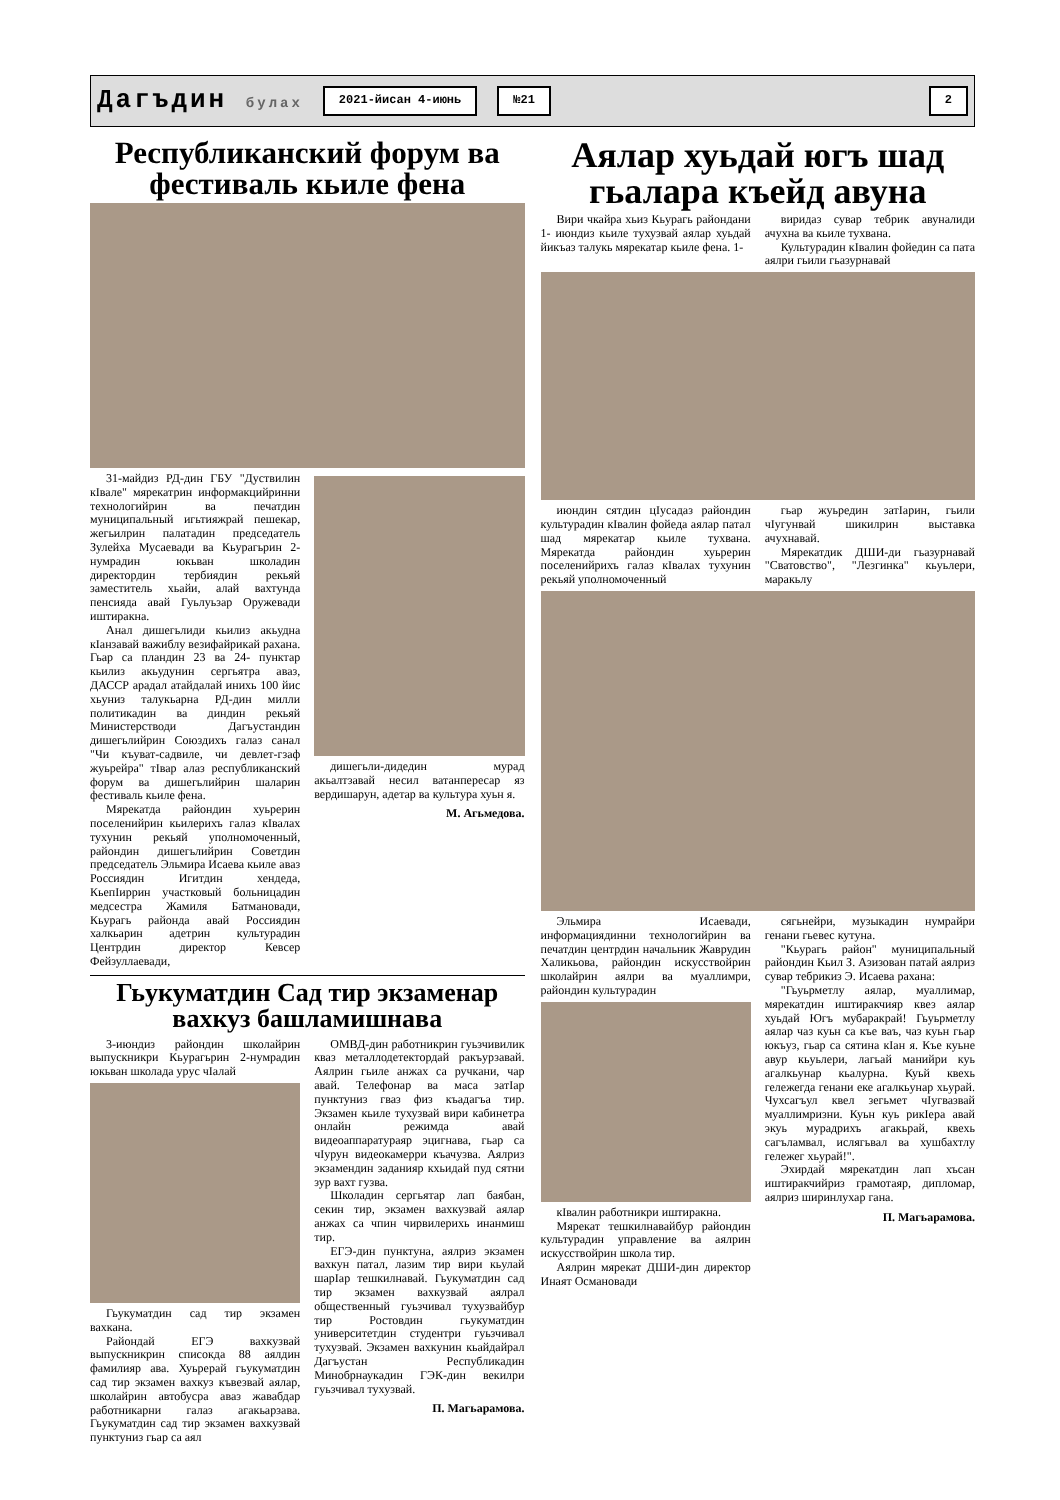Дагъдин булах 2021-йисан 4-июнь №21 2
Республиканский форум ва фестиваль кьиле фена
31-майдиз РД-дин ГБУ "Дуствилин кIвале" мярекатрин информакцийринни технологийрин ва печатдин муниципальный игьтияжрай пешекар, жегьилрин палатадин председатель Зулейха Мусаевади ва Кьурагьрин 2-нумрадин юкьван школадин директордин тербиядин рекьяй заместитель хьайи, алай вахтунда пенсияда авай Гуьлуьзар Оружевади иштиракна.
Анал дишегьлиди кьилиз акьудна кIанзавай важиблу везифайрикай рахана. Гьар са пландин 23 ва 24- пунктар кьилиз акьудунин сергьятра аваз, ДАССР арадал атайдалай инихь 100 йис хьуниз талукьарна РД-дин милли политикадин ва диндин рекьяй Министерстводи Дагъустандин дишегьлийрин Союздихъ галаз санал "Чи къуват-садвиле, чи девлет-гзаф жуьрейра" тIвар алаз республиканский форум ва дишегьлийрин шаларин фестиваль кьиле фена.
Мярекатда райондин хуьрерин поселенийрин кьилерихъ галаз кIвалах тухунин рекьяй уполномоченный, райондин дишегьлийрин Советдин председатель Эльмира Исаева кьиле аваз Россиядин Игитдин хендеда, КьепIиррин участковый больницадин медсестра Жамиля Батмановади, Кьурагь районда авай Россиядин халкьарин адетрин культурадин Центрдин директор Кевсер Фейзуллаевади,
дишегьли-дидедин мурад акьалтзавай несил ватанпересар яз вердишарун, адетар ва культура хуьн я.
М. Агьмедова.
Гьукуматдин Сад тир экзаменар вахкуз башламишнава
3-июндиз райондин школайрин выпускникри Кьурагьрин 2-нумрадин юкьван школада урус чIалай
Гьукуматдин сад тир экзамен вахкана.
Райондай ЕГЭ вахкузвай выпускникрин списокда 88 аялдин фамилияр ава. Хуьрерай гьукуматдин сад тир экзамен вахкуз къвезвай аялар, школайрин автобусра аваз жавабдар работникарни галаз агакьарзава. Гьукуматдин сад тир экзамен вахкузвай пунктуниз гьар са аял
ОМВД-дин работникрин гуьзчивилик кваз металлодетектордай ракъурзавай. Аялрин гьиле анжах са ручкани, чар авай. Телефонар ва маса затIар пунктуниз гваз физ къадагъа тир. Экзамен кьиле тухузвай вири кабинетра онлайн режимда авай видеоаппаратураяр эцигнава, гьар са чIурун видеокамерри къачузва. Аялриз экзамендин заданияр кхьидай пуд сятни зур вахт гузва.
Школадин сергьятар лап баябан, секин тир, экзамен вахкузвай аялар анжах са чпин чирвилерихь инанмиш тир.
ЕГЭ-дин пунктуна, аялриз экзамен вахкун патал, лазим тир вири кьулай шарIар тешкилнавай. Гьукуматдин сад тир экзамен вахкузвай аялрал общественный гуьзчивал тухузвайбур тир Ростовдин гьукуматдин университетдин студентри гуьзчивал тухузвай. Экзамен вахкунин кьайдайрал Дагъустан Республикадин Минобрнаукадин ГЭК-дин векилри гуьзчивал тухузвай.
П. Магьарамова.
Аялар хуьдай югъ шад гьалара къейд авуна
Вири чкайра хьиз Кьурагь райондани 1- июндиз кьиле тухузвай аялар хуьдай йикъаз талукь мярекатар кьиле фена. 1-
виридаз сувар тебрик авуналиди ачухна ва кьиле тухвана.
Культурадин кIвалин фойедин са пата аялри гьили гьазурнавай
июндин сятдин цIусадаз райондин культурадин кIвалин фойеда аялар патал шад мярекатар кьиле тухвана. Мярекатда райондин хуьрерин поселенийрихъ галаз кIвалах тухунин рекьяй уполномоченный
гьар жуьредин затIарин, гьили чIугунвай шикилрин выставка ачухнавай.
Мярекатдик ДШИ-ди гьазурнавай "Сватовство", "Лезгинка" кьуьлери, маракьлу
Эльмира Исаевади, информациядинни технологийрин ва печатдин центрдин начальник Жаврудин Халикьова, райондин искусствойрин школайрин аялри ва муаллимри, райондин культурадин
кIвалин работникри иштиракна.
Мярекат тешкилнавайбур райондин культурадин управление ва аялрин искусствойрин школа тир.
Аялрин мярекат ДШИ-дин директор Инаят Османовади
сягьнейри, музыкадин нумрайри генани гьевес кутуна.
"Кьурагь район" муниципальный райондин Кьил З. Азизован патай аялриз сувар тебрикиз Э. Исаева рахана:
"Гьуьрметлу аялар, муаллимар, мярекатдин иштиракчияр квез аялар хуьдай Югъ мубаракрай! Гьуьрметлу аялар чаз куьн са къе ваъ, чаз куьн гьар юкъуз, гьар са сятина кIан я. Къе куьне авур кьуьлери, лагьай манийри куь агалкьунар кьалурна. Куьй квехь гележегда генани еке агалкьунар хьурай. Чухсагъул квел зегьмет чIугвазвай муаллимризни. Куьн куь рикIера авай экуь мурадрихъ агакьрай, квехь сагъламвал, ислягьвал ва хушбахтлу гележег хьурай!".
Эхирдай мярекатдин лап хъсан иштиракчийриз грамотаяр, дипломар, аялриз ширинлухар гана.
П. Магьарамова.